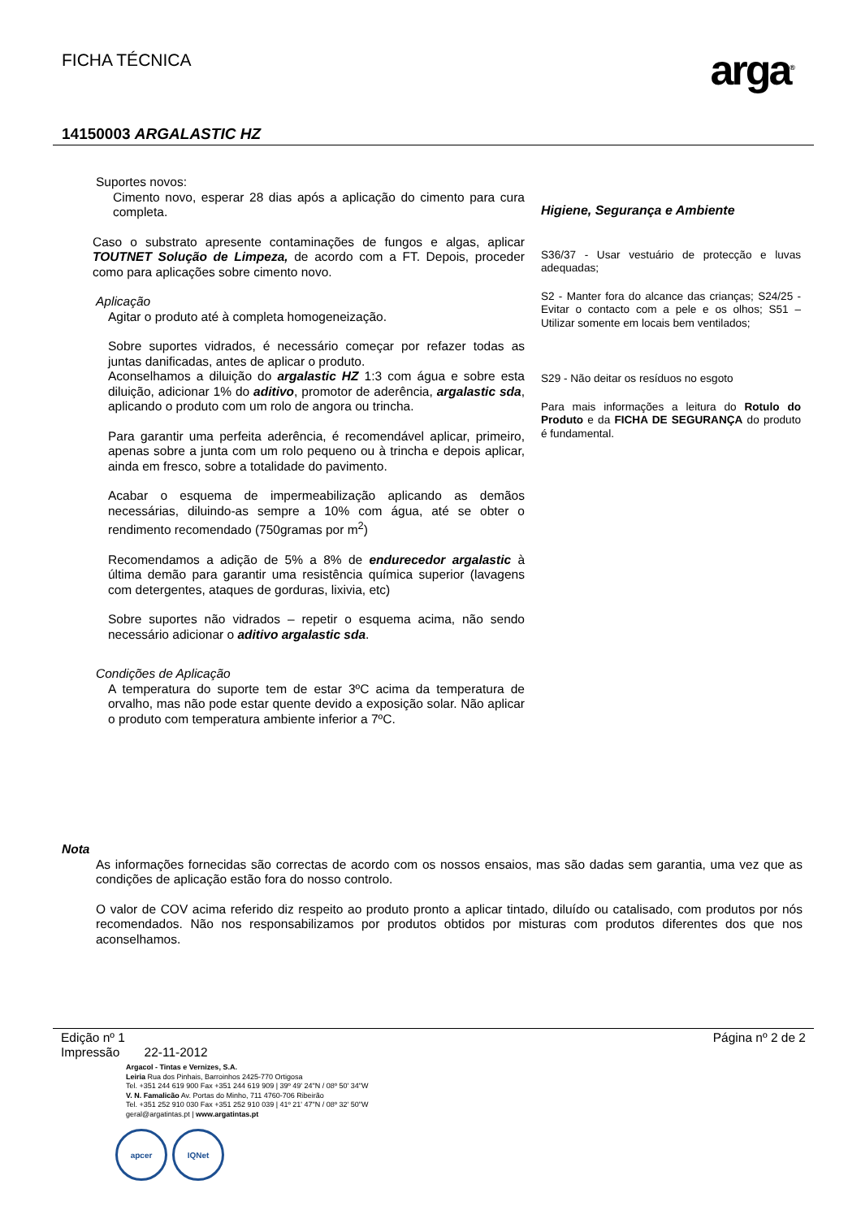FICHA TÉCNICA
arga<sup>®</sup>
14150003 ARGALASTIC HZ
Suportes novos:
Cimento novo, esperar 28 dias após a aplicação do cimento para cura completa.
Caso o substrato apresente contaminações de fungos e algas, aplicar TOUTNET Solução de Limpeza, de acordo com a FT. Depois, proceder como para aplicações sobre cimento novo.
Aplicação
Agitar o produto até à completa homogeneização.
Sobre suportes vidrados, é necessário começar por refazer todas as juntas danificadas, antes de aplicar o produto.
Aconselhamos a diluição do argalastic HZ 1:3 com água e sobre esta diluição, adicionar 1% do aditivo, promotor de aderência, argalastic sda, aplicando o produto com um rolo de angora ou trincha.
Para garantir uma perfeita aderência, é recomendável aplicar, primeiro, apenas sobre a junta com um rolo pequeno ou à trincha e depois aplicar, ainda em fresco, sobre a totalidade do pavimento.
Acabar o esquema de impermeabilização aplicando as demãos necessárias, diluindo-as sempre a 10% com água, até se obter o rendimento recomendado (750gramas por m<sup>2</sup>)
Recomendamos a adição de 5% a 8% de endurecedor argalastic à última demão para garantir uma resistência química superior (lavagens com detergentes, ataques de gorduras, lixivia, etc)
Sobre suportes não vidrados – repetir o esquema acima, não sendo necessário adicionar o aditivo argalastic sda.
Condições de Aplicação
A temperatura do suporte tem de estar 3ºC acima da temperatura de orvalho, mas não pode estar quente devido a exposição solar. Não aplicar o produto com temperatura ambiente inferior a 7ºC.
Higiene, Segurança e Ambiente
S36/37 - Usar vestuário de protecção e luvas adequadas;
S2 - Manter fora do alcance das crianças; S24/25 - Evitar o contacto com a pele e os olhos; S51 – Utilizar somente em locais bem ventilados;
S29 - Não deitar os resíduos no esgoto
Para mais informações a leitura do Rotulo do Produto e da FICHA DE SEGURANÇA do produto é fundamental.
Nota
As informações fornecidas são correctas de acordo com os nossos ensaios, mas são dadas sem garantia, uma vez que as condições de aplicação estão fora do nosso controlo.
O valor de COV acima referido diz respeito ao produto pronto a aplicar tintado, diluído ou catalisado, com produtos por nós recomendados. Não nos responsabilizamos por produtos obtidos por misturas com produtos diferentes dos que nos aconselhamos.
Edição nº 1
Impressão 22-11-2012
Página nº 2 de 2
Argacol - Tintas e Vernizes, S.A.
Leiria Rua dos Pinhais, Barroinhos 2425-770 Ortigosa
Tel. +351 244 619 900 Fax +351 244 619 909 | 39º 49' 24"N / 08º 50' 34"W
V. N. Famalicão Av. Portas do Minho, 711 4760-706 Ribeirão
Tel. +351 252 910 030 Fax +351 252 910 039 | 41º 21' 47"N / 08º 32' 50"W
geral@argatintas.pt | www.argatintas.pt
apcer IQNet